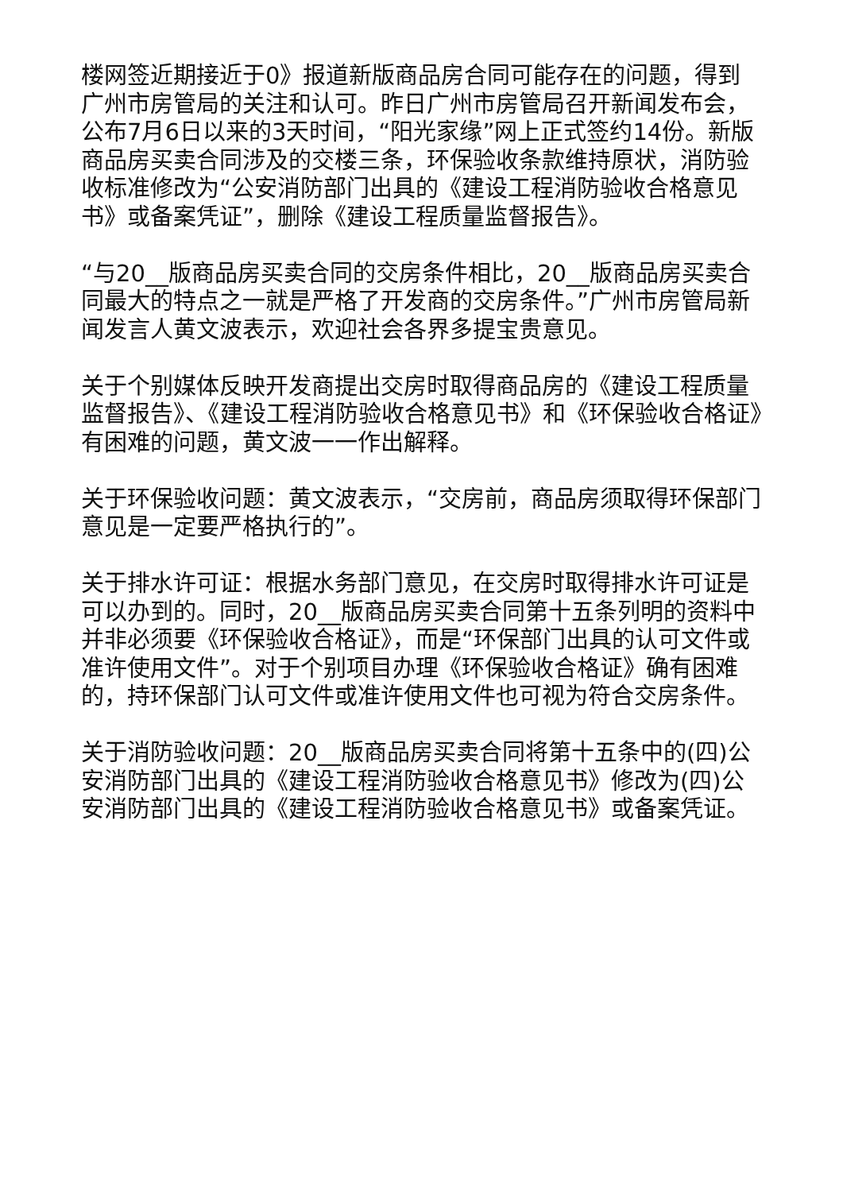楼网签近期接近于0》报道新版商品房合同可能存在的问题，得到广州市房管局的关注和认可。昨日广州市房管局召开新闻发布会，公布7月6日以来的3天时间，“阳光家缘”网上正式签约14份。新版商品房买卖合同涉及的交楼三条，环保验收条款维持原状，消防验收标准修改为“公安消防部门出具的《建设工程消防验收合格意见书》或备案凭证”，删除《建设工程质量监督报告》。
“与20__版商品房买卖合同的交房条件相比，20__版商品房买卖合同最大的特点之一就是严格了开发商的交房条件。”广州市房管局新闻发言人黄文波表示，欢迎社会各界多提宝贵意见。
关于个别媒体反映开发商提出交房时取得商品房的《建设工程质量监督报告》、《建设工程消防验收合格意见书》和《环保验收合格证》有困难的问题，黄文波一一作出解释。
关于环保验收问题：黄文波表示，“交房前，商品房须取得环保部门意见是一定要严格执行的”。
关于排水许可证：根据水务部门意见，在交房时取得排水许可证是可以办到的。同时，20__版商品房买卖合同第十五条列明的资料中并非必须要《环保验收合格证》，而是“环保部门出具的认可文件或准许使用文件”。对于个别项目办理《环保验收合格证》确有困难的，持环保部门认可文件或准许使用文件也可视为符合交房条件。
关于消防验收问题：20__版商品房买卖合同将第十五条中的(四)公安消防部门出具的《建设工程消防验收合格意见书》修改为(四)公安消防部门出具的《建设工程消防验收合格意见书》或备案凭证。